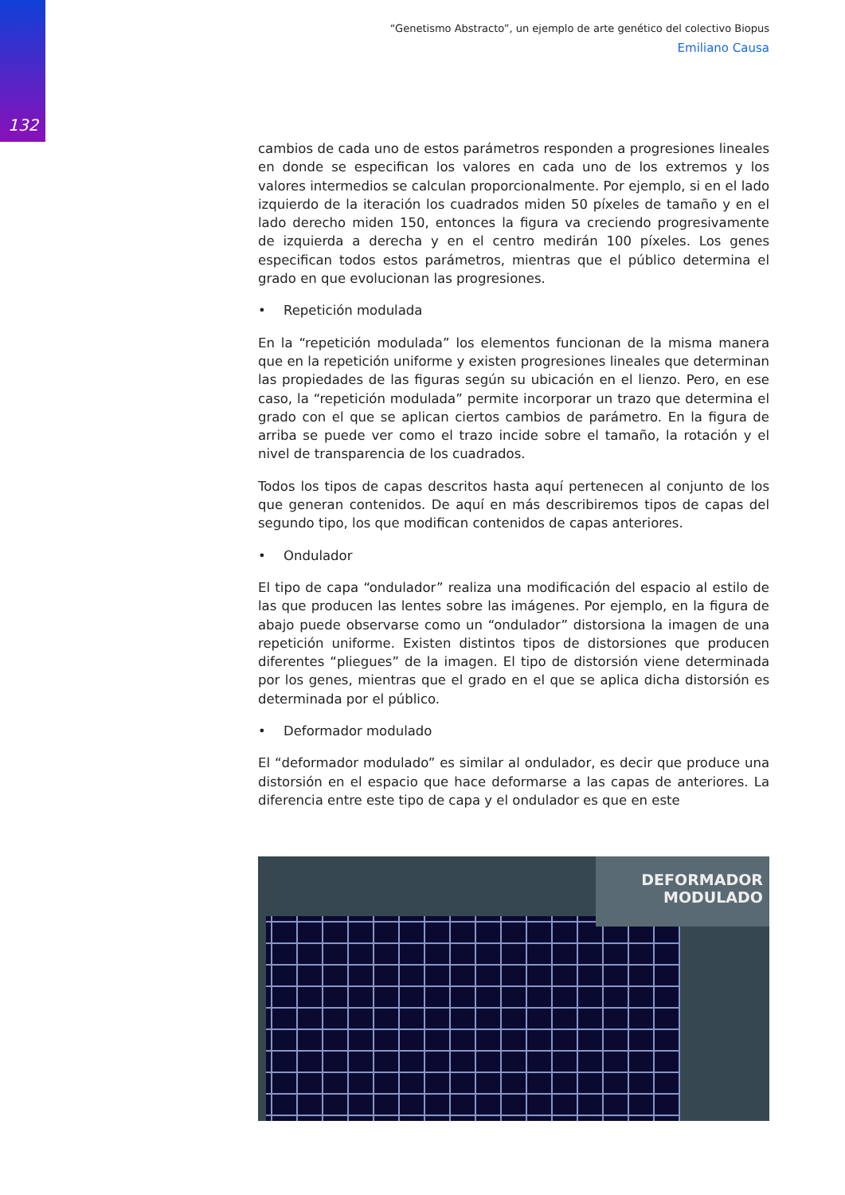132
“Genetismo Abstracto”, un ejemplo de arte genético del colectivo Biopus
Emiliano Causa
cambios de cada uno de estos parámetros responden a progresiones lineales en donde se especifican los valores en cada uno de los extremos y los valores intermedios se calculan proporcionalmente. Por ejemplo, si en el lado izquierdo de la iteración los cuadrados miden 50 píxeles de tamaño y en el lado derecho miden 150, entonces la figura va creciendo progresivamente de izquierda a derecha y en el centro medirán 100 píxeles. Los genes especifican todos estos parámetros, mientras que el público determina el grado en que evolucionan las progresiones.
• Repetición modulada
En la “repetición modulada” los elementos funcionan de la misma manera que en la repetición uniforme y existen progresiones lineales que determinan las propiedades de las figuras según su ubicación en el lienzo. Pero, en ese caso, la “repetición modulada” permite incorporar un trazo que determina el grado con el que se aplican ciertos cambios de parámetro. En la figura de arriba se puede ver como el trazo incide sobre el tamaño, la rotación y el nivel de transparencia de los cuadrados.
Todos los tipos de capas descritos hasta aquí pertenecen al conjunto de los que generan contenidos. De aquí en más describiremos tipos de capas del segundo tipo, los que modifican contenidos de capas anteriores.
• Ondulador
El tipo de capa “ondulador” realiza una modificación del espacio al estilo de las que producen las lentes sobre las imágenes. Por ejemplo, en la figura de abajo puede observarse como un “ondulador” distorsiona la imagen de una repetición uniforme. Existen distintos tipos de distorsiones que producen diferentes “pliegues” de la imagen. El tipo de distorsión viene determinada por los genes, mientras que el grado en el que se aplica dicha distorsión es determinada por el público.
• Deformador modulado
El “deformador modulado” es similar al ondulador, es decir que produce una distorsión en el espacio que hace deformarse a las capas de anteriores. La diferencia entre este tipo de capa y el ondulador es que en este
DEFORMADOR
MODULADO